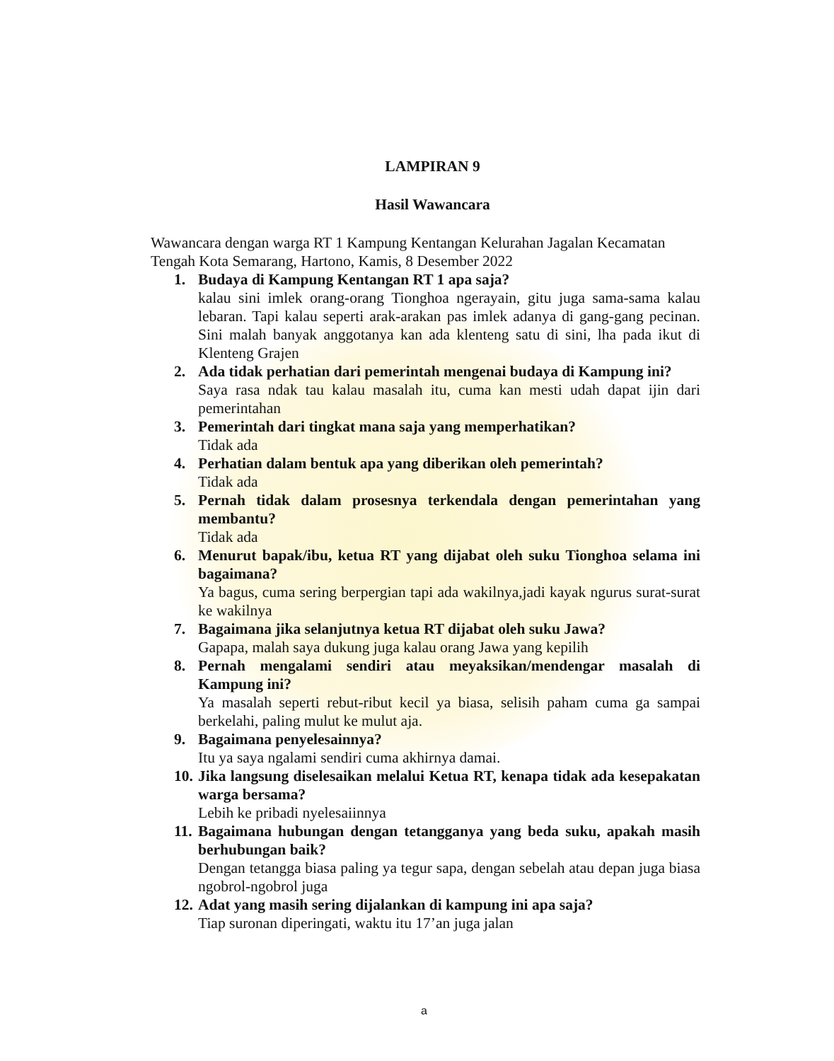LAMPIRAN 9
Hasil Wawancara
Wawancara dengan warga RT 1 Kampung Kentangan Kelurahan Jagalan Kecamatan Tengah Kota Semarang, Hartono, Kamis, 8 Desember 2022
1. Budaya di Kampung Kentangan RT 1 apa saja?
kalau sini imlek orang-orang Tionghoa ngerayain, gitu juga sama-sama kalau lebaran. Tapi kalau seperti arak-arakan pas imlek adanya di gang-gang pecinan. Sini malah banyak anggotanya kan ada klenteng satu di sini, lha pada ikut di Klenteng Grajen
2. Ada tidak perhatian dari pemerintah mengenai budaya di Kampung ini?
Saya rasa ndak tau kalau masalah itu, cuma kan mesti udah dapat ijin dari pemerintahan
3. Pemerintah dari tingkat mana saja yang memperhatikan?
Tidak ada
4. Perhatian dalam bentuk apa yang diberikan oleh pemerintah?
Tidak ada
5. Pernah tidak dalam prosesnya terkendala dengan pemerintahan yang membantu?
Tidak ada
6. Menurut bapak/ibu, ketua RT yang dijabat oleh suku Tionghoa selama ini bagaimana?
Ya bagus, cuma sering berpergian tapi ada wakilnya,jadi kayak ngurus surat-surat ke wakilnya
7. Bagaimana jika selanjutnya ketua RT dijabat oleh suku Jawa?
Gapapa, malah saya dukung juga kalau orang Jawa yang kepilih
8. Pernah mengalami sendiri atau meyaksikan/mendengar masalah di Kampung ini?
Ya masalah seperti rebut-ribut kecil ya biasa, selisih paham cuma ga sampai berkelahi, paling mulut ke mulut aja.
9. Bagaimana penyelesainnya?
Itu ya saya ngalami sendiri cuma akhirnya damai.
10.
Jika langsung diselesaikan melalui Ketua RT, kenapa tidak ada kesepakatan warga bersama?
Lebih ke pribadi nyelesaiinnya
11.
Bagaimana hubungan dengan tetangganya yang beda suku, apakah masih berhubungan baik?
Dengan tetangga biasa paling ya tegur sapa, dengan sebelah atau depan juga biasa ngobrol-ngobrol juga
12.
Adat yang masih sering dijalankan di kampung ini apa saja?
Tiap suronan diperingati, waktu itu 17’an juga jalan
a